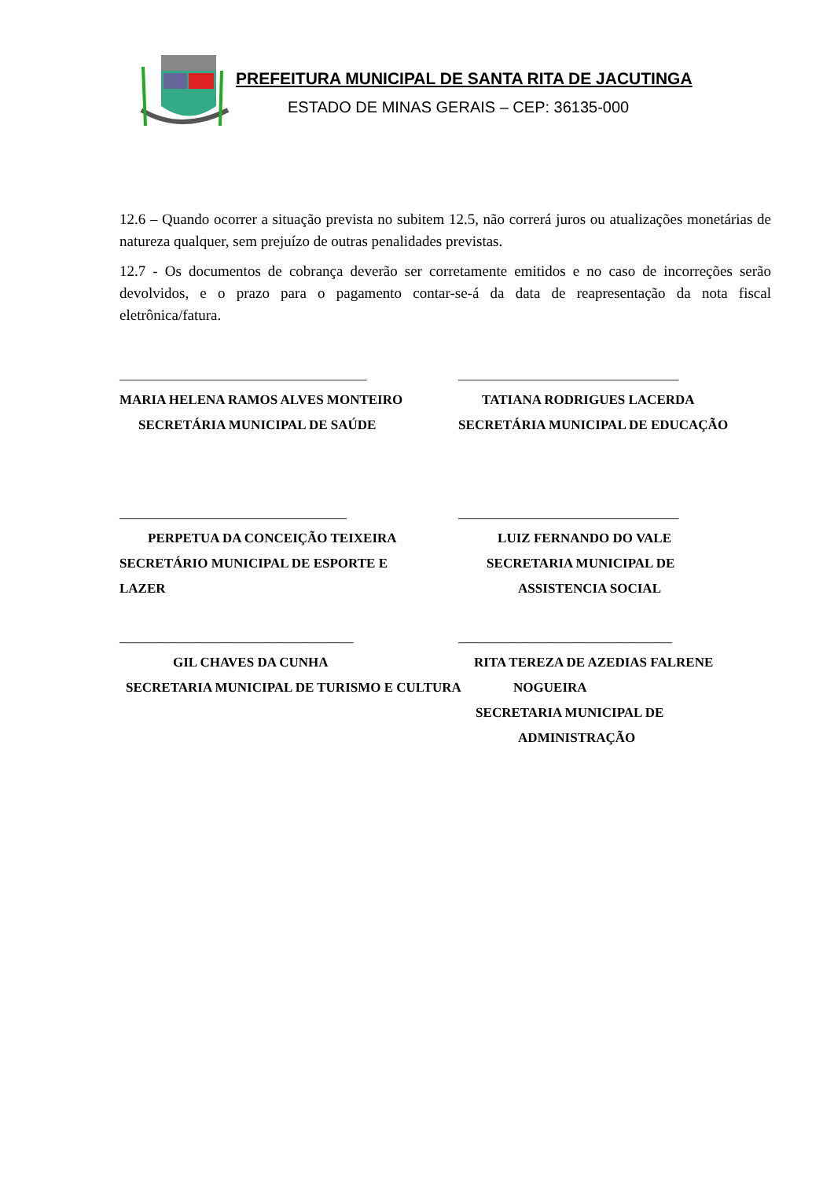PREFEITURA MUNICIPAL DE SANTA RITA DE JACUTINGA
ESTADO DE MINAS GERAIS – CEP: 36135-000
12.6 – Quando ocorrer a situação prevista no subitem 12.5, não correrá juros ou atualizações monetárias de natureza qualquer, sem prejuízo de outras penalidades previstas.
12.7 - Os documentos de cobrança deverão ser corretamente emitidos e no caso de incorreções serão devolvidos, e o prazo para o pagamento contar-se-á da data de reapresentação da nota fiscal eletrônica/fatura.
_____________________________________
MARIA HELENA RAMOS ALVES MONTEIRO
SECRETÁRIA MUNICIPAL DE SAÚDE
_________________________________
TATIANA RODRIGUES LACERDA
SECRETÁRIA MUNICIPAL DE EDUCAÇÃO
__________________________________
PERPETUA DA CONCEIÇÃO TEIXEIRA
SECRETÁRIO MUNICIPAL DE ESPORTE E
LAZER
_________________________________
LUIZ FERNANDO DO VALE
SECRETARIA MUNICIPAL DE
ASSISTENCIA SOCIAL
___________________________________
GIL CHAVES DA CUNHA
SECRETARIA MUNICIPAL DE TURISMO E CULTURA
________________________________
RITA TEREZA DE AZEDIAS FALRENE
NOGUEIRA
SECRETARIA MUNICIPAL DE
ADMINISTRAÇÃO